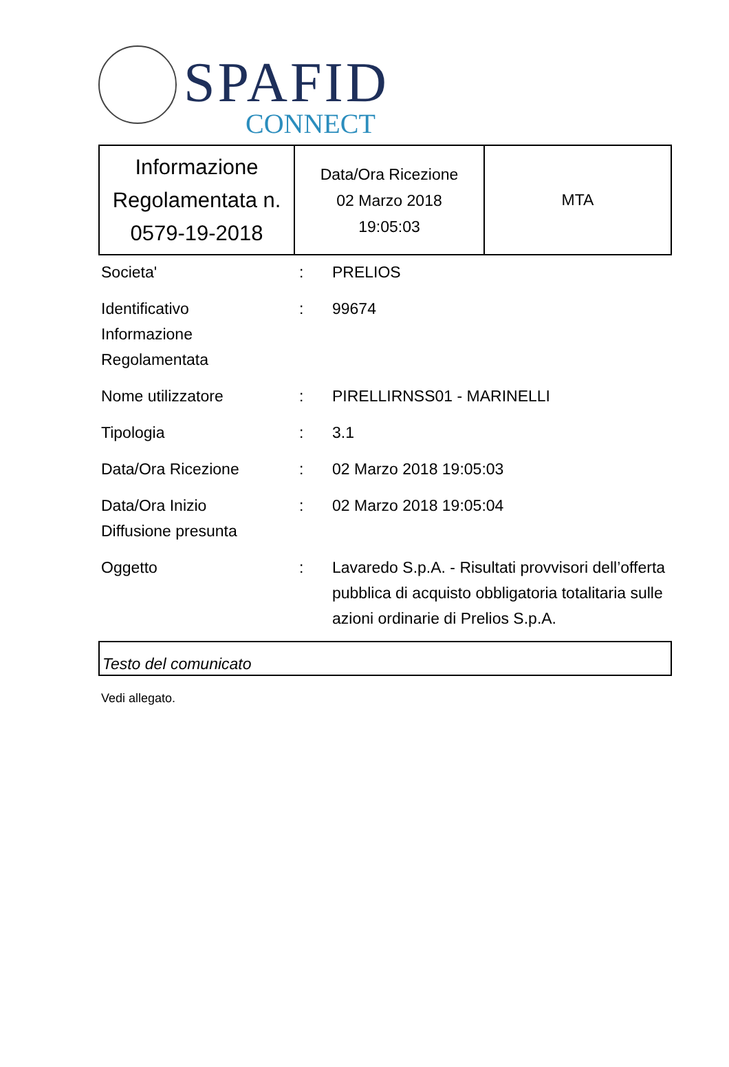SPAFID
CONNECT
| Informazione Regolamentata n. 0579-19-2018 | Data/Ora Ricezione 02 Marzo 2018 19:05:03 | MTA |
| Societa' | : | PRELIOS |
| Identificativo Informazione Regolamentata | : | 99674 |
| Nome utilizzatore | : | PIRELLIRNSS01 - MARINELLI |
| Tipologia | : | 3.1 |
| Data/Ora Ricezione | : | 02 Marzo 2018 19:05:03 |
| Data/Ora Inizio Diffusione presunta | : | 02 Marzo 2018 19:05:04 |
| Oggetto | : | Lavaredo S.p.A. - Risultati provvisori dell’offerta pubblica di acquisto obbligatoria totalitaria sulle azioni ordinarie di Prelios S.p.A. |
Testo del comunicato
Vedi allegato.